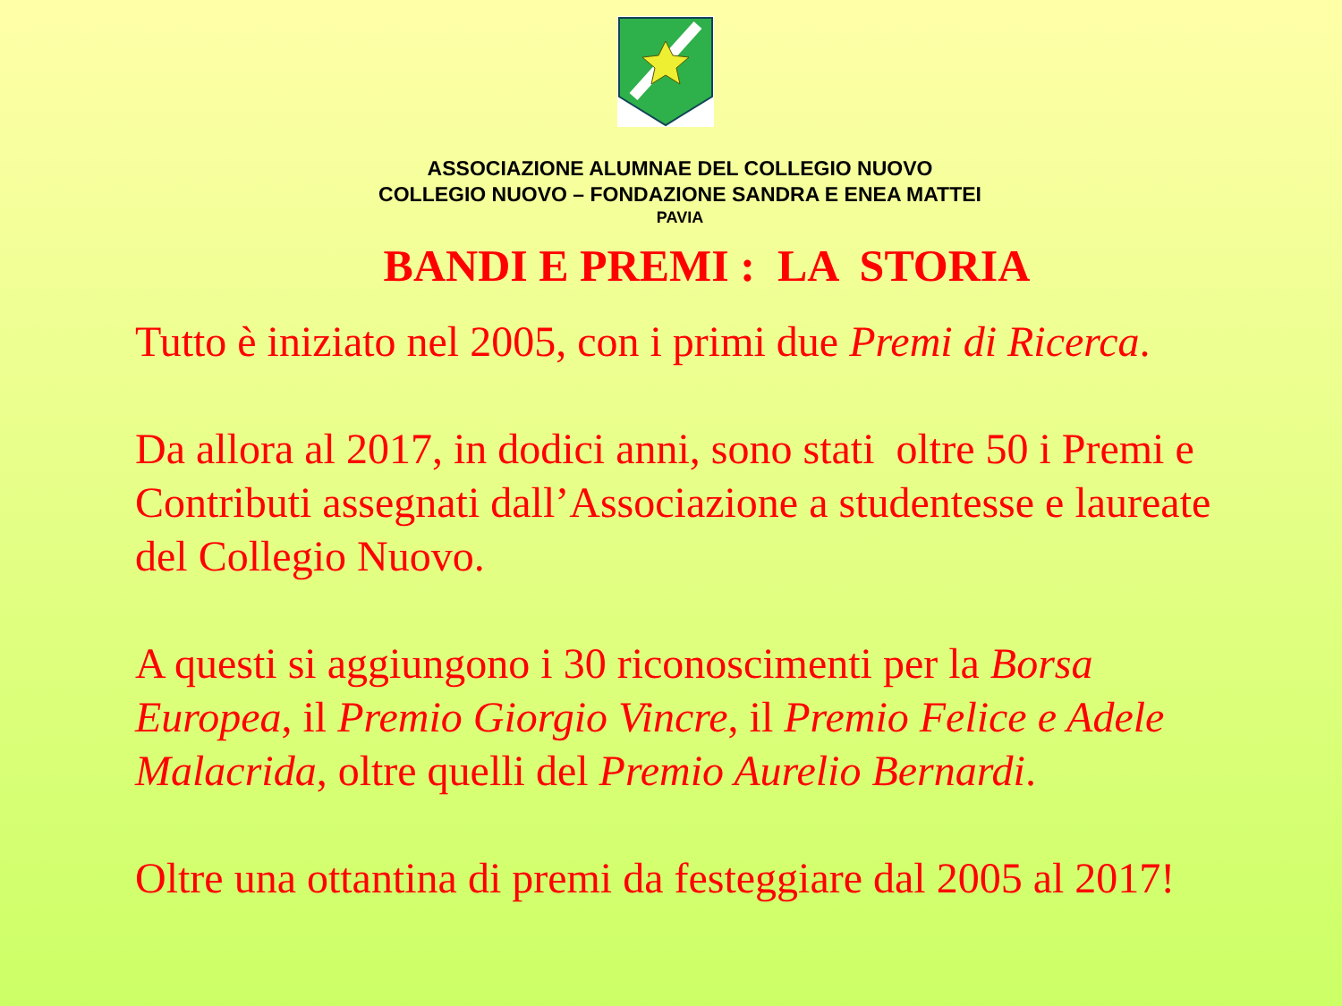ASSOCIAZIONE ALUMNAE DEL COLLEGIO NUOVO
COLLEGIO NUOVO – FONDAZIONE SANDRA E ENEA MATTEI
PAVIA
BANDI E PREMI : LA STORIA
Tutto è iniziato nel 2005, con i primi due Premi di Ricerca.
Da allora al 2017, in dodici anni, sono stati oltre 50 i Premi e Contributi assegnati dall’Associazione a studentesse e laureate del Collegio Nuovo.
A questi si aggiungono i 30 riconoscimenti per la Borsa Europea, il Premio Giorgio Vincre, il Premio Felice e Adele Malacrida, oltre quelli del Premio Aurelio Bernardi.
Oltre una ottantina di premi da festeggiare dal 2005 al 2017!